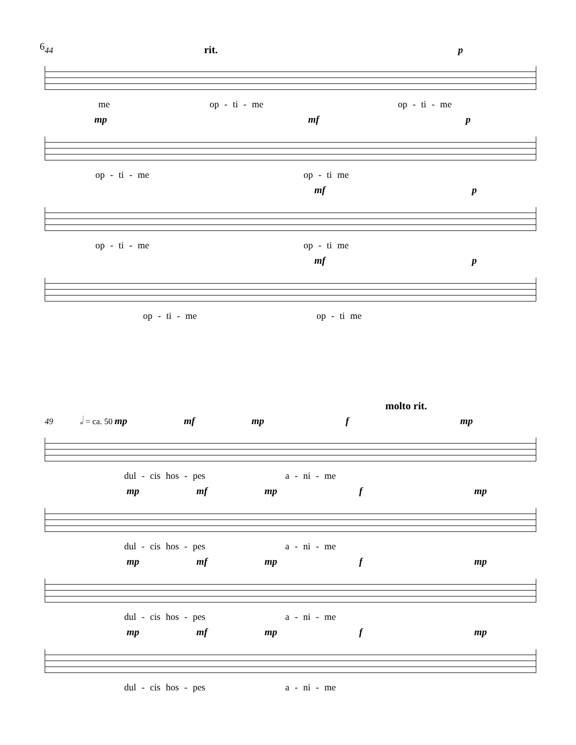6
44 rit. p
me op - ti - me op - ti - me
mp mf p
op - ti - me op - ti me
mf p
op - ti - me op - ti me
mf p
op - ti - me op - ti me
molto rit.
49 𝅗𝅥 = ca. 50 mp mf mp f mp
dul - cis hos - pes a - ni - me
mp mf mp f mp
dul - cis hos - pes a - ni - me
mp mf mp f mp
dul - cis hos - pes a - ni - me
mp mf mp f mp
dul - cis hos - pes a - ni - me